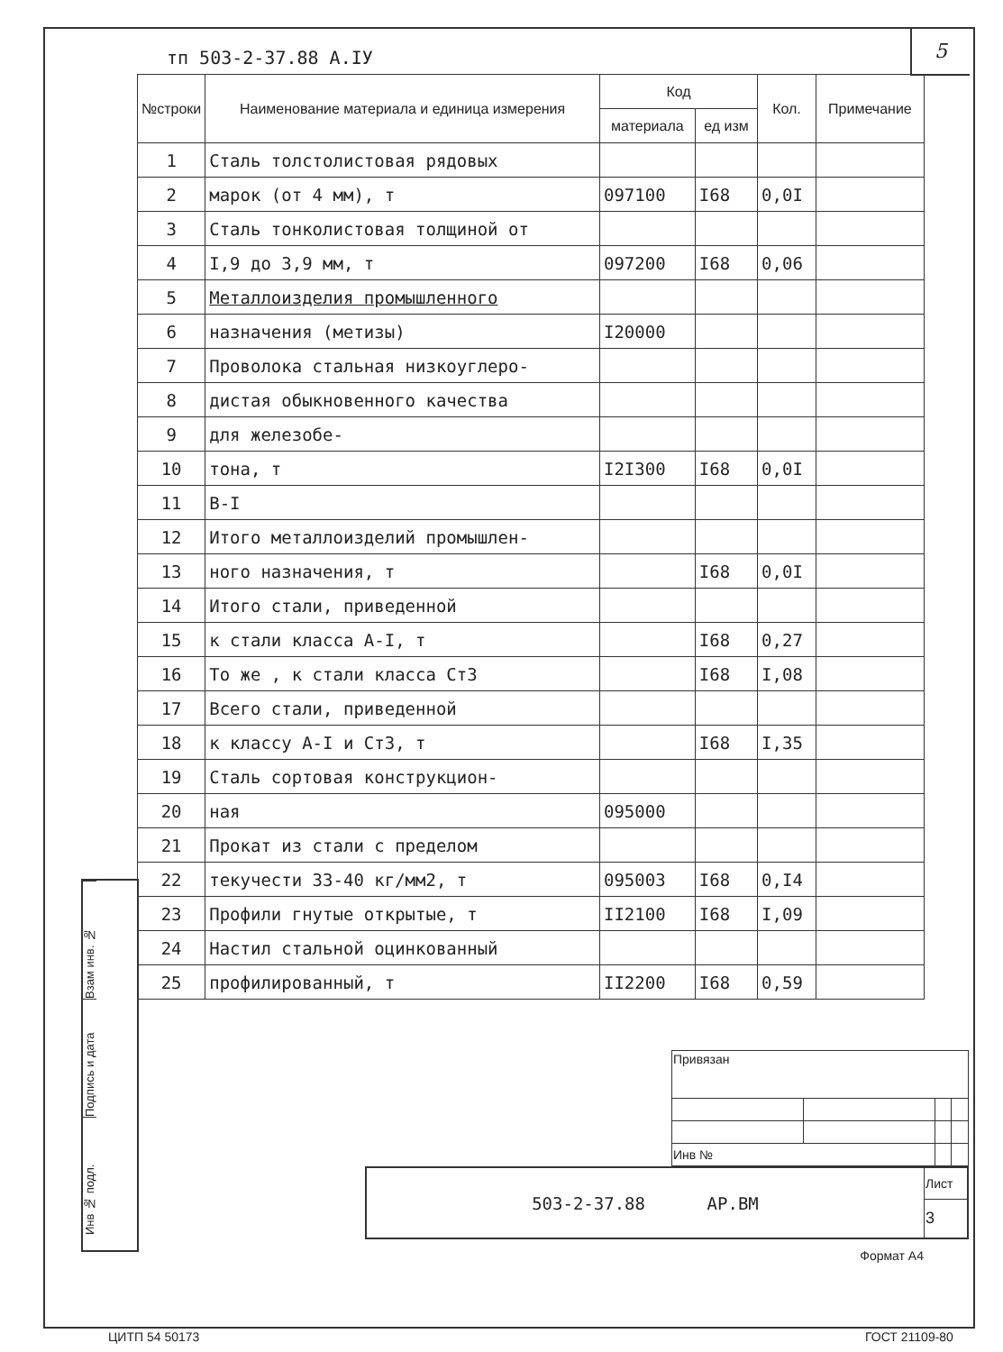тп 503-2-37.88 А.IУ
5
| №строки | Наименование материала и единица измерения | Код | | Кол. | Примечание |
| --- | --- | --- | --- | --- | --- |
| | | материала | ед изм | | |
| 1 | Сталь толстолистовая рядовых | | | | |
| 2 | марок (от 4 мм), т | 097100 | I68 | 0,0I | |
| 3 | Сталь тонколистовая толщиной от | | | | |
| 4 | I,9 до 3,9 мм, т | 097200 | I68 | 0,06 | |
| 5 | Металлоизделия промышленного | | | | |
| 6 | назначения (метизы) | I20000 | | | |
| 7 | Проволока стальная низкоуглеро- | | | | |
| 8 | дистая обыкновенного качества | | | | |
| 9 | для железобе- | | | | |
| 10 | тона, т | I2I300 | I68 | 0,0I | |
| 11 | B-I | | | | |
| 12 | Итого металлоизделий промышлен- | | | | |
| 13 | ного назначения, т | | I68 | 0,0I | |
| 14 | Итого стали, приведенной | | | | |
| 15 | к стали класса A-I, т | | I68 | 0,27 | |
| 16 | То же , к стали класса Ст3 | | I68 | I,08 | |
| 17 | Всего стали, приведенной | | | | |
| 18 | к классу A-I и Ст3, т | | I68 | I,35 | |
| 19 | Сталь сортовая конструкцион- | | | | |
| 20 | ная | 095000 | | | |
| 21 | Прокат из стали с пределом | | | | |
| 22 | текучести 33-40 кг/мм2, т | 095003 | I68 | 0,I4 | |
| 23 | Профили гнутые открытые, т | II2100 | I68 | I,09 | |
| 24 | Настил стальной оцинкованный | | | | |
| 25 | профилированный, т | II2200 | I68 | 0,59 | |
Взам инв. №
Подпись и дата
Инв № подл.
| Привязан | | | |
| Инв № | | | |
| 503-2-37.88 АР.ВМ | Лист |
| | 3 |
Формат А4
ЦИТП 54 50173 ГОСТ 21109-80